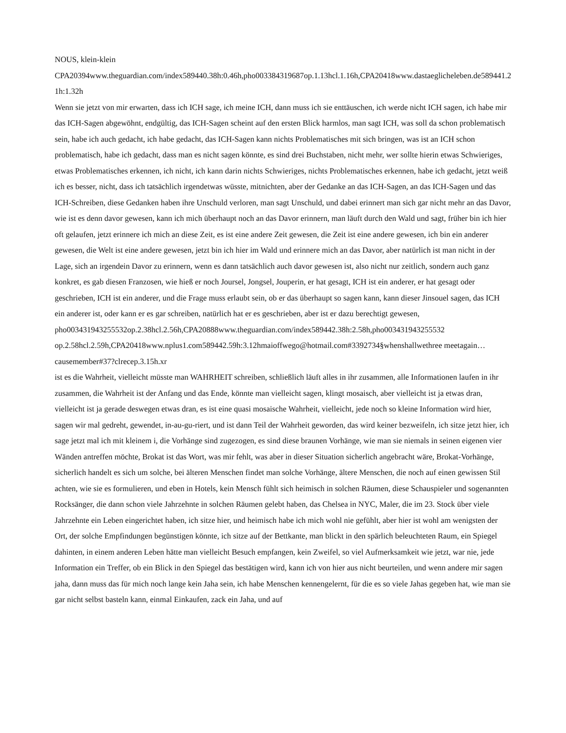NOUS, klein-klein
CPA20394www.theguardian.com/index589440.38h:0.46h,pho003384319687op.1.13hcl.1.16h,CPA20418www.dastaeglicheleben.de589441.21h:1.32h
Wenn sie jetzt von mir erwarten, dass ich ICH sage, ich meine ICH, dann muss ich sie enttäuschen, ich werde nicht ICH sagen, ich habe mir das ICH-Sagen abgewöhnt, endgültig, das ICH-Sagen scheint auf den ersten Blick harmlos, man sagt ICH, was soll da schon problematisch sein, habe ich auch gedacht, ich habe gedacht, das ICH-Sagen kann nichts Problematisches mit sich bringen, was ist an ICH schon problematisch, habe ich gedacht, dass man es nicht sagen könnte, es sind drei Buchstaben, nicht mehr, wer sollte hierin etwas Schwieriges, etwas Problematisches erkennen, ich nicht, ich kann darin nichts Schwieriges, nichts Problematisches erkennen, habe ich gedacht, jetzt weiß ich es besser, nicht, dass ich tatsächlich irgendetwas wüsste, mitnichten, aber der Gedanke an das ICH-Sagen, an das ICH-Sagen und das ICH-Schreiben, diese Gedanken haben ihre Unschuld verloren, man sagt Unschuld, und dabei erinnert man sich gar nicht mehr an das Davor, wie ist es denn davor gewesen, kann ich mich überhaupt noch an das Davor erinnern, man läuft durch den Wald und sagt, früher bin ich hier oft gelaufen, jetzt erinnere ich mich an diese Zeit, es ist eine andere Zeit gewesen, die Zeit ist eine andere gewesen, ich bin ein anderer gewesen, die Welt ist eine andere gewesen, jetzt bin ich hier im Wald und erinnere mich an das Davor, aber natürlich ist man nicht in der Lage, sich an irgendein Davor zu erinnern, wenn es dann tatsächlich auch davor gewesen ist, also nicht nur zeitlich, sondern auch ganz konkret, es gab diesen Franzosen, wie hieß er noch Joursel, Jongsel, Jouperin, er hat gesagt, ICH ist ein anderer, er hat gesagt oder geschrieben, ICH ist ein anderer, und die Frage muss erlaubt sein, ob er das überhaupt so sagen kann, kann dieser Jinsouel sagen, das ICH ein anderer ist, oder kann er es gar schreiben, natürlich hat er es geschrieben, aber ist er dazu berechtigt gewesen, pho003431943255532op.2.38hcl.2.56h,CPA20888www.theguardian.com/index589442.38h:2.58h,pho003431943255532 op.2.58hcl.2.59h,CPA20418www.nplus1.com589442.59h:3.12hmaioffwego@hotmail.com#3392734§whenshallwethree meetagain…causemember#37?clrecep.3.15h.xr
ist es die Wahrheit, vielleicht müsste man WAHRHEIT schreiben, schließlich läuft alles in ihr zusammen, alle Informationen laufen in ihr zusammen, die Wahrheit ist der Anfang und das Ende, könnte man vielleicht sagen, klingt mosaisch, aber vielleicht ist ja etwas dran, vielleicht ist ja gerade deswegen etwas dran, es ist eine quasi mosaische Wahrheit, vielleicht, jede noch so kleine Information wird hier, sagen wir mal gedreht, gewendet, in-au-gu-riert, und ist dann Teil der Wahrheit geworden, das wird keiner bezweifeln, ich sitze jetzt hier, ich sage jetzt mal ich mit kleinem i, die Vorhänge sind zugezogen, es sind diese braunen Vorhänge, wie man sie niemals in seinen eigenen vier Wänden antreffen möchte, Brokat ist das Wort, was mir fehlt, was aber in dieser Situation sicherlich angebracht wäre, Brokat-Vorhänge, sicherlich handelt es sich um solche, bei älteren Menschen findet man solche Vorhänge, ältere Menschen, die noch auf einen gewissen Stil achten, wie sie es formulieren, und eben in Hotels, kein Mensch fühlt sich heimisch in solchen Räumen, diese Schauspieler und sogenannten Rocksänger, die dann schon viele Jahrzehnte in solchen Räumen gelebt haben, das Chelsea in NYC, Maler, die im 23. Stock über viele Jahrzehnte ein Leben eingerichtet haben, ich sitze hier, und heimisch habe ich mich wohl nie gefühlt, aber hier ist wohl am wenigsten der Ort, der solche Empfindungen begünstigen könnte, ich sitze auf der Bettkante, man blickt in den spärlich beleuchteten Raum, ein Spiegel dahinten, in einem anderen Leben hätte man vielleicht Besuch empfangen, kein Zweifel, so viel Aufmerksamkeit wie jetzt, war nie, jede Information ein Treffer, ob ein Blick in den Spiegel das bestätigen wird, kann ich von hier aus nicht beurteilen, und wenn andere mir sagen jaha, dann muss das für mich noch lange kein Jaha sein, ich habe Menschen kennengelernt, für die es so viele Jahas gegeben hat, wie man sie gar nicht selbst basteln kann, einmal Einkaufen, zack ein Jaha, und auf